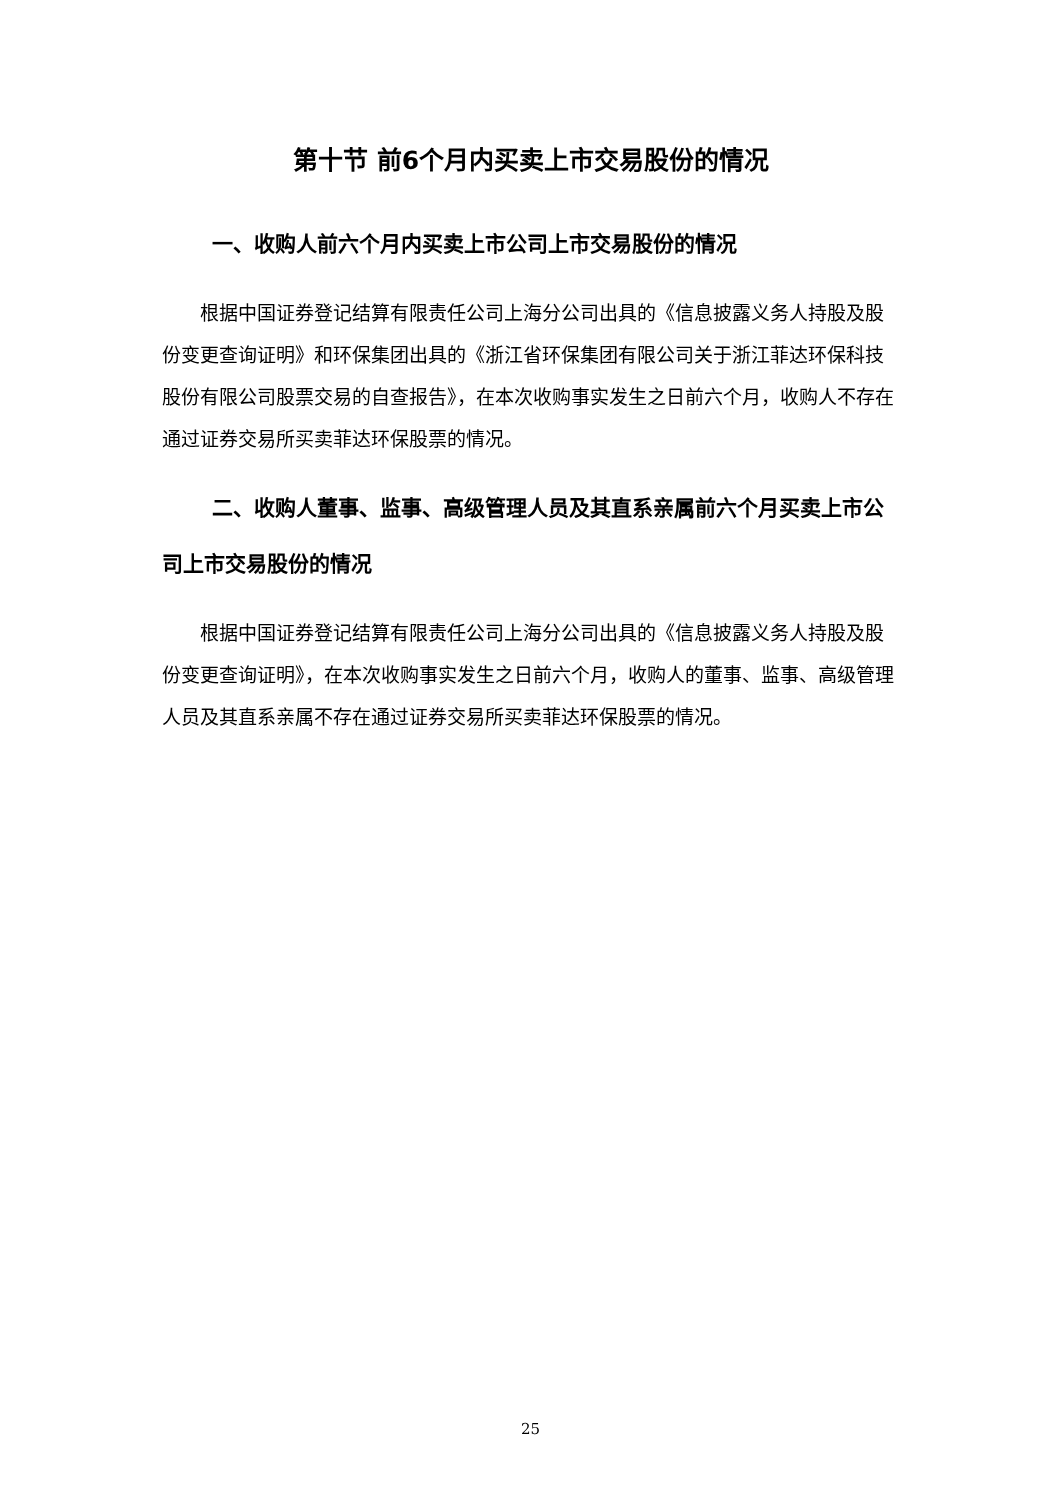第十节 前6个月内买卖上市交易股份的情况
一、收购人前六个月内买卖上市公司上市交易股份的情况
根据中国证券登记结算有限责任公司上海分公司出具的《信息披露义务人持股及股份变更查询证明》和环保集团出具的《浙江省环保集团有限公司关于浙江菲达环保科技股份有限公司股票交易的自查报告》，在本次收购事实发生之日前六个月，收购人不存在通过证券交易所买卖菲达环保股票的情况。
二、收购人董事、监事、高级管理人员及其直系亲属前六个月买卖上市公司上市交易股份的情况
根据中国证券登记结算有限责任公司上海分公司出具的《信息披露义务人持股及股份变更查询证明》，在本次收购事实发生之日前六个月，收购人的董事、监事、高级管理人员及其直系亲属不存在通过证券交易所买卖菲达环保股票的情况。
25